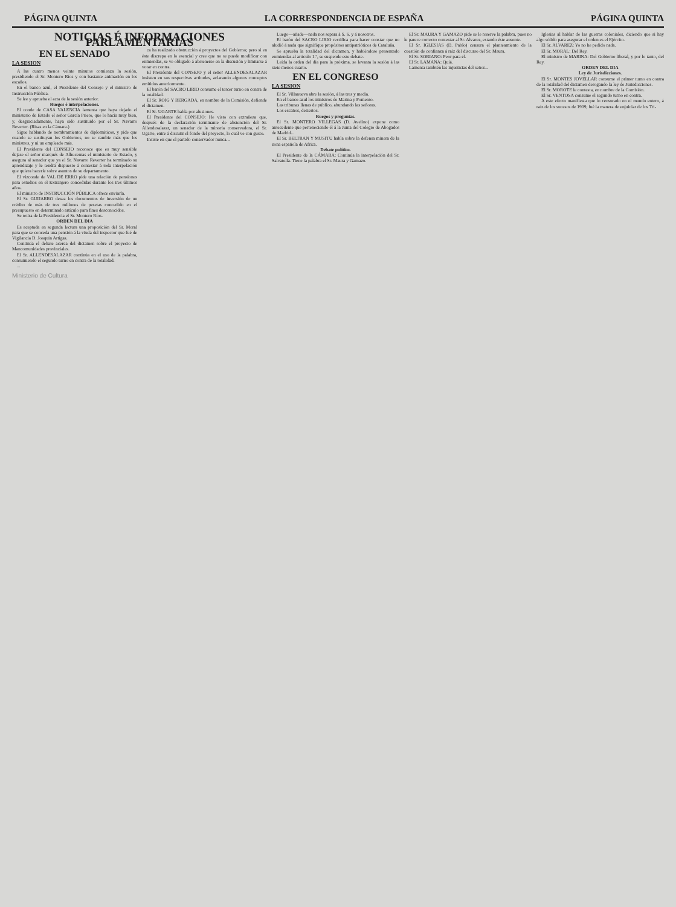PÁGINA QUINTA LA CORRESPONDENCIA DE ESPAÑA PÁGINA QUINTA
NOTICIAS É INFORMACIONES PARLAMENTARIAS
EN EL SENADO
LA SESION
A las cuatro menos veinte minutos comienza la sesión, presidiendo el Sr. Montero Ríos y con bastante animación en los escaños.
En el banco azul, el Presidente del Consejo y el ministro de Instrucción Pública.
Se lee y aprueba el acta de la sesión anterior.
Ruegos é interpelaciones.
El conde de CASA VALENCIA lamenta que haya dejado el ministerio de Estado el señor García Prieto, que lo hacía muy bien, y, desgraciadamente, haya sido sustituido por el Sr. Navarro Reverter. (Risas en la Cámara.)
Sigue hablando de nombramientos de diplomáticos, y pide que cuando se sustituyan los Gobiernos, no se cambie más que los ministros, y ni un empleado más.
El Presidente del CONSEJO reconoce que es muy sensible dejase el señor marqués de Alhucemas el ministerio de Estado, y asegura al senador que ya el Sr. Navarro Reverter ha terminado su aprendizaje y le tendrá dispuesto á contestar á toda interpelación que quiera hacerle sobre asuntos de su departamento.
El vizconde de VAL DE ERRO pide una relación de pensiones para estudios en el Extranjero concedidas durante los tres últimos años.
El ministro de INSTRUCCIÓN PÚBLICA ofrece enviarla.
El Sr. GUIJARRO desea los documentos de inversión de un crédito de más de tres millones de pesetas concedido en el presupuesto en determinado artículo para fines desconocidos.
Se retira de la Presidencia el Sr. Montero Ríos.
ORDEN DEL DIA
Es aceptada en segunda lectura una proposición del Sr. Moral para que se conceda una pensión á la viuda del inspector que fué de Vigilancia D. Joaquín Artigas.
Continúa el debate acerca del dictamen sobre el proyecto de Mancomunidades provinciales.
El Sr. ALLENDESALAZAR continúa en el uso de la palabra, consumiendo el segundo turno en contra de la totalidad.
...
ca ha realizado obstrucción á proyectos del Gobierno; pero si en éste discrepa en lo esencial y cree que no se puede modificar con enmiendas, se ve obligado á abstenerse en la discusión y limitarse á votar en contra.
El Presidente del CONSEJO y el señor ALLENDESALAZAR insisten en sus respectivas actitudes, aclarando algunos conceptos emitidos anteriormente.
El barón del SACRO LIRIO consume el tercer turno en contra de la totalidad.
El Sr. ROIG Y BERGADA, en nombre de la Comisión, defiende el dictamen.
El Sr. UGARTE habla por alusiones.
El Presidente del CONSEJO: He visto con extrañeza que, después de la declaración terminante de abstención del Sr. Allendesalazar, un senador de la minoría conservadora, el Sr. Ugarte, entre á discutir el fondo del proyecto, lo cual ve con gusto.
Insiste en que el partido conservador nunca...
Luego—añade—nada nos separa á S. S. y á nosotros.
El barón del SACRO LIRIO rectifica para hacer constar que no aludió á nada que signifique propósitos antipatrióticos de Cataluña.
Se aprueba la totalidad del dictamen, y habiéndose presentado enmiendas al artículo 1.º, se suspende este debate.
Leída la orden del día para la próxima, se levanta la sesión á las siete menos cuarto.
EN EL CONGRESO
LA SESION
El Sr. Villanueva abre la sesión, á las tres y media.
En el banco azul los ministros de Marina y Fomento.
Las tribunas llenas de público, abundando las señoras.
Los escaños, desiertos.
Ruegos y preguntas.
El Sr. MONTERO VILLEGAS (D. Avelino) expone como antecedente que perteneciendo él á la Junta del Colegio de Abogados de Madrid...
El Sr. BELTRAN Y MUSITU habla sobre la defensa minera de la zona española de Africa.
Debate político.
El Presidente de la CÁMARA: Continúa la interpelación del Sr. Salvatella. Tiene la palabra el Sr. Maura y Gamazo.
El Sr. MAURA Y GAMAZO pide se le reserve la palabra, pues no le parece correcto contestar al Sr. Alvarez, estando éste ausente.
El Sr. IGLESIAS (D. Pablo) censura el planteamiento de la cuestión de confianza á raíz del discurso del Sr. Maura.
El Sr. SORIANO: Peor para él.
El Sr. LAMANA: Quiá.
Lamenta también las injusticias del señor...
Iglesias al hablar de las guerras coloniales, diciendo que si hay algo sólido para asegurar el orden es el Ejército.
El Sr. ALVAREZ: Yo no he pedido nada.
El Sr. MORAL: Del Rey.
El ministro de MARINA: Del Gobierno liberal, y por lo tanto, del Rey.
ORDEN DEL DIA
Ley de Jurisdicciones.
El Sr. MONTES JOVELLAR consume el primer turno en contra de la totalidad del dictamen derogando la ley de Jurisdicciones.
El Sr. MOROTE le contesta, en nombre de la Comisión.
El Sr. VENTOSA consume el segundo turno en contra.
A este efecto manifiesta que lo censurado en el mundo entero, á raíz de los sucesos de 1909, fué la manera de enjuiciar de los Tri-
Ministerio de Cultura